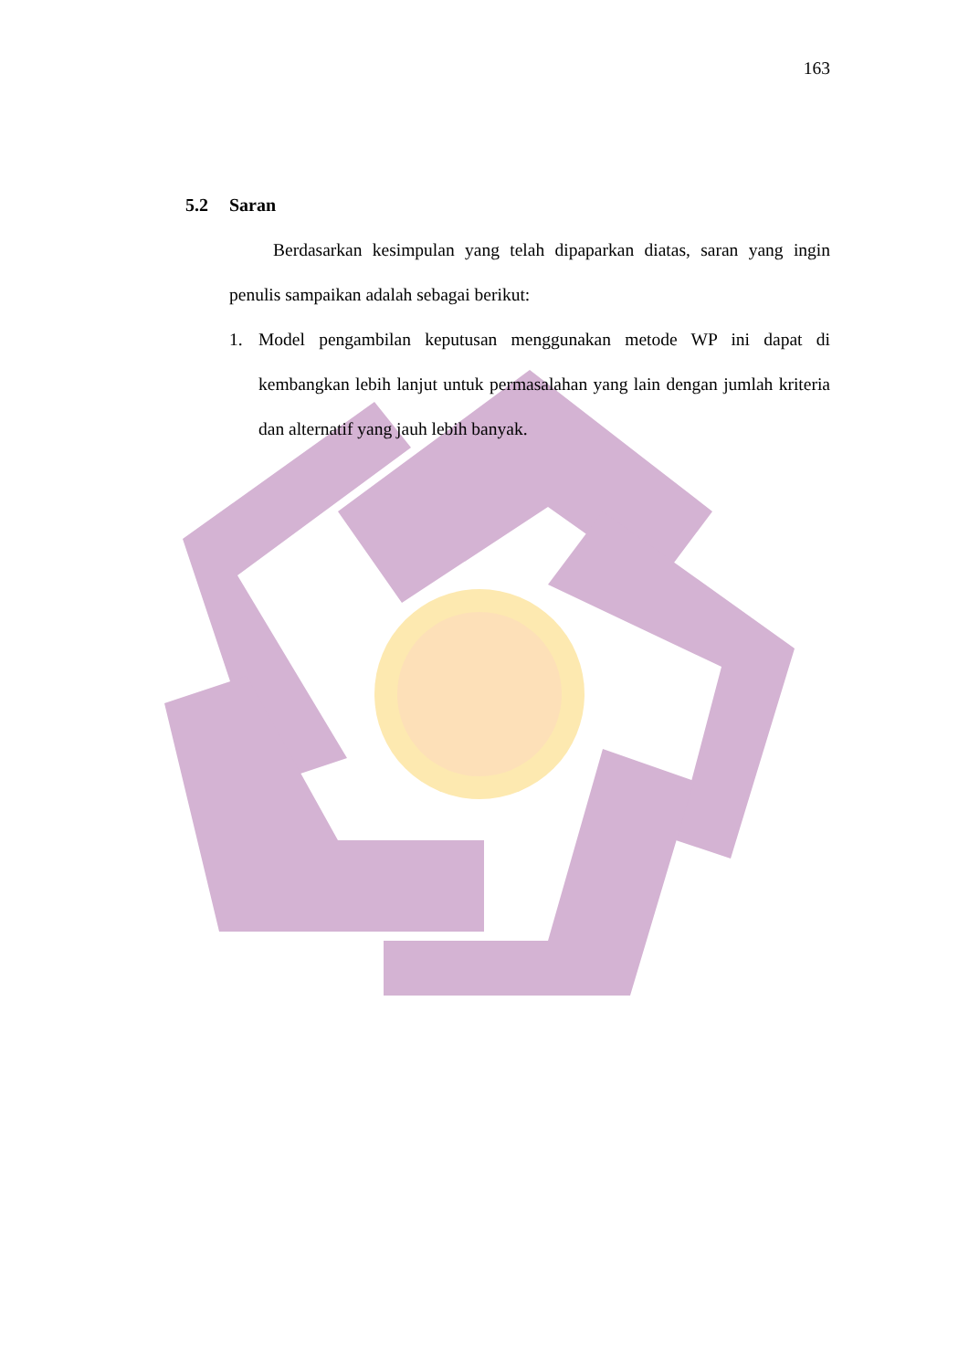163
5.2 Saran
Berdasarkan kesimpulan yang telah dipaparkan diatas, saran yang ingin penulis sampaikan adalah sebagai berikut:
1. Model pengambilan keputusan menggunakan metode WP ini dapat di kembangkan lebih lanjut untuk permasalahan yang lain dengan jumlah kriteria dan alternatif yang jauh lebih banyak.